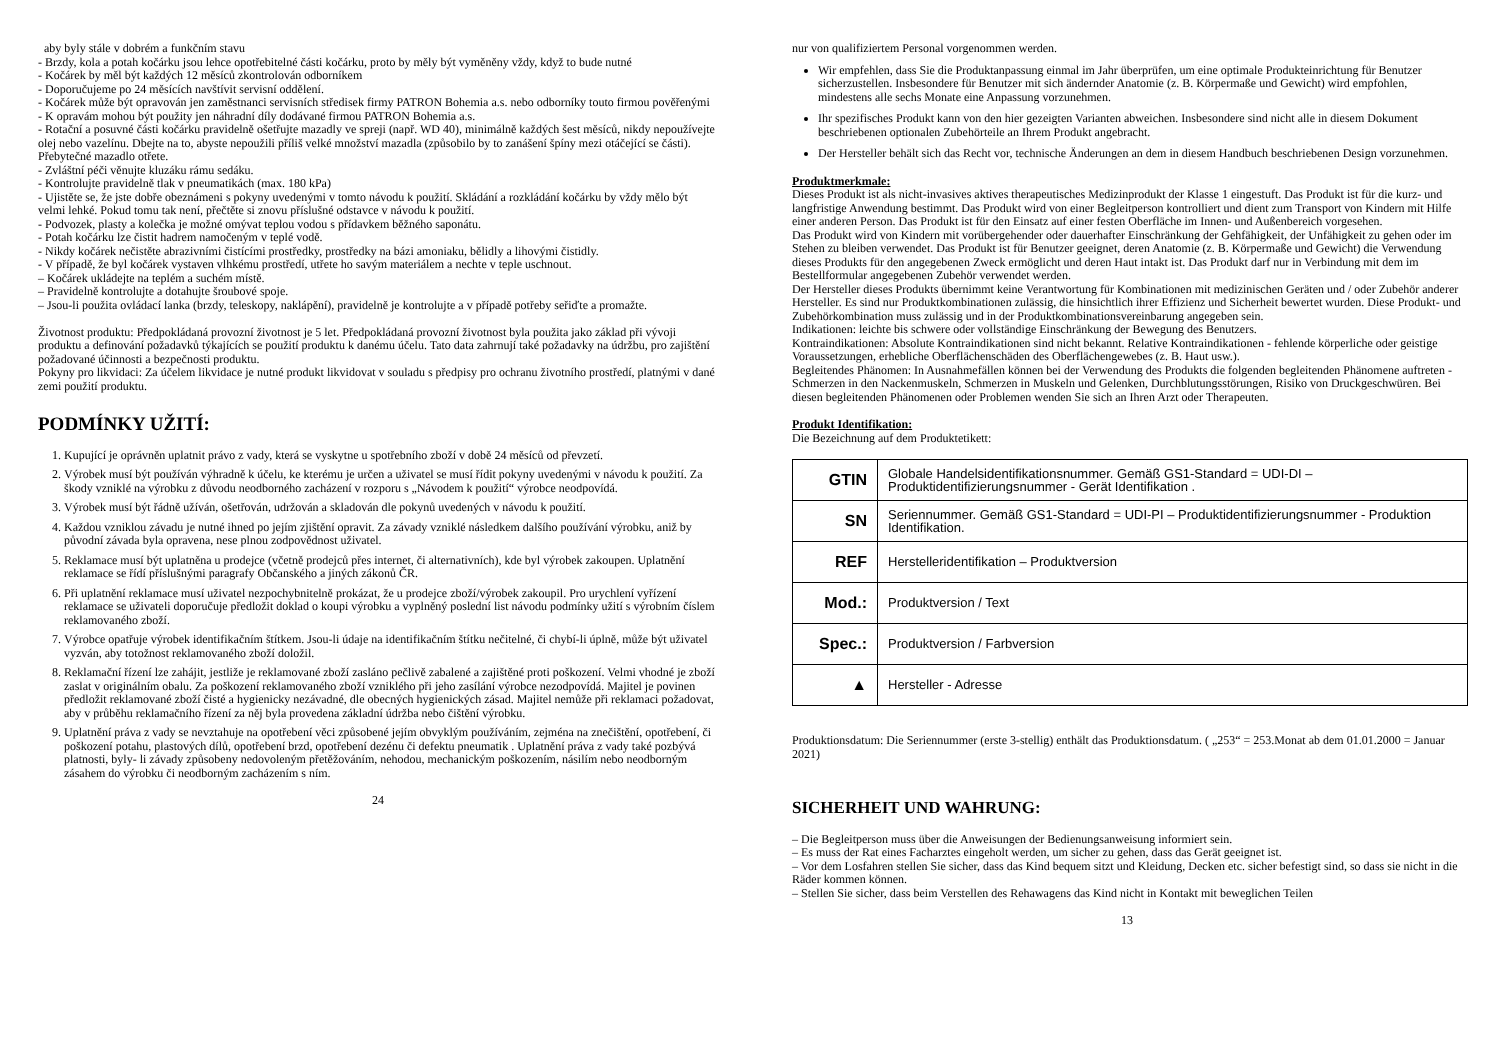aby byly stále v dobrém a funkčním stavu
- Brzdy, kola a potah kočárku jsou lehce opotřebitelné části kočárku, proto by měly být vyměněny vždy, když to bude nutné
- Kočárek by měl být každých 12 měsíců zkontrolován odborníkem
- Doporučujeme po 24 měsících navštívit servisní oddělení.
- Kočárek může být opravován jen zaměstnanci servisních středisek firmy PATRON Bohemia a.s. nebo odborníky touto firmou pověřenými
- K opravám mohou být použity jen náhradní díly dodávané firmou PATRON Bohemia a.s.
- Rotační a posuvné části kočárku pravidelně ošetřujte mazadly ve spreji (např. WD 40), minimálně každých šest měsíců, nikdy nepoužívejte olej nebo vazelínu. Dbejte na to, abyste nepoužili příliš velké množství mazadla (způsobilo by to zanášení špíny mezi otáčející se části). Přebytečné mazadlo otřete.
- Zvláštní péči věnujte kluzáku rámu sedáku.
- Kontrolujte pravidelně tlak v pneumatikách (max. 180 kPa)
- Ujistěte se, že jste dobře obeznámeni s pokyny uvedenými v tomto návodu k použití. Skládání a rozkládání kočárku by vždy mělo být velmi lehké. Pokud tomu tak není, přečtěte si znovu příslušné odstavce v návodu k použití.
- Podvozek, plasty a kolečka je možné omývat teplou vodou s přídavkem běžného saponátu.
- Potah kočárku lze čistit hadrem namočeným v teplé vodě.
- Nikdy kočárek nečistěte abrazivními čistícími prostředky, prostředky na bázi amoniaku, bělidly a lihovými čistidly.
- V případě, že byl kočárek vystaven vlhkému prostředí, utřete ho savým materiálem a nechte v teple uschnout.
– Kočárek ukládejte na teplém a suchém místě.
– Pravidelně kontrolujte a dotahujte šroubové spoje.
– Jsou-li použita ovládací lanka (brzdy, teleskopy, naklápění), pravidelně je kontrolujte a v případě potřeby seřiďte a promažte.
Životnost produktu: Předpokládaná provozní životnost je 5 let. Předpokládaná provozní životnost byla použita jako základ při vývoji produktu a definování požadavků týkajících se použití produktu k danému účelu. Tato data zahrnují také požadavky na údržbu, pro zajištění požadované účinnosti a bezpečnosti produktu.
Pokyny pro likvidaci: Za účelem likvidace je nutné produkt likvidovat v souladu s předpisy pro ochranu životního prostředí, platnými v dané zemi použití produktu.
PODMÍNKY UŽITÍ:
1. Kupující je oprávněn uplatnit právo z vady, která se vyskytne u spotřebního zboží v době 24 měsíců od převzetí.
2. Výrobek musí být používán výhradně k účelu, ke kterému je určen a uživatel se musí řídit pokyny uvedenými v návodu k použití. Za škody vzniklé na výrobku z důvodu neodborného zacházení v rozporu s „Návodem k použití“ výrobce neodpovídá.
3. Výrobek musí být řádně užíván, ošetřován, udržován a skladován dle pokynů uvedených v návodu k použití.
4. Každou vzniklou závadu je nutné ihned po jejím zjištění opravit. Za závady vzniklé následkem dalšího používání výrobku, aniž by původní závada byla opravena, nese plnou zodpovědnost uživatel.
5. Reklamace musí být uplatněna u prodejce (včetně prodejců přes internet, či alternativních), kde byl výrobek zakoupen. Uplatnění reklamace se řídí příslušnými paragrafy Občanského a jiných zákonů ČR.
6. Při uplatnění reklamace musí uživatel nezpochybnitelně prokázat, že u prodejce zboží/výrobek zakoupil. Pro urychlení vyřízení reklamace se uživateli doporučuje předložit doklad o koupi výrobku a vyplněný poslední list návodu podmínky užití s výrobním číslem reklamovaného zboží.
7. Výrobce opatřuje výrobek identifikačním štítkem. Jsou-li údaje na identifikačním štítku nečitelné, či chybí-li úplně, může být uživatel vyzván, aby totožnost reklamovaného zboží doložil.
8. Reklamační řízení lze zahájit, jestliže je reklamované zboží zasláno pečlivě zabalené a zajištěné proti poškození. Velmi vhodné je zboží zaslat v originálním obalu. Za poškození reklamovaného zboží vzniklého při jeho zasílání výrobce nezodpovídá. Majitel je povinen předložit reklamované zboží čisté a hygienicky nezávadné, dle obecných hygienických zásad. Majitel nemůže při reklamaci požadovat, aby v průběhu reklamačního řízení za něj byla provedena základní údržba nebo čištění výrobku.
9. Uplatnění práva z vady se nevztahuje na opotřebení věci způsobené jejím obvyklým používáním, zejména na znečištění, opotřebení, či poškození potahu, plastových dílů, opotřebení brzd, opotřebení dezénu či defektu pneumatik . Uplatnění práva z vady také pozbývá platnosti, byly- li závady způsobeny nedovoleným přetěžováním, nehodou, mechanickým poškozením, násilím nebo neodborným zásahem do výrobku či neodborným zacházením s ním.
24
nur von qualifiziertem Personal vorgenommen werden.
Wir empfehlen, dass Sie die Produktanpassung einmal im Jahr überprüfen, um eine optimale Produkteinrichtung für Benutzer sicherzustellen. Insbesondere für Benutzer mit sich ändernder Anatomie (z. B. Körpermaße und Gewicht) wird empfohlen, mindestens alle sechs Monate eine Anpassung vorzunehmen.
Ihr spezifisches Produkt kann von den hier gezeigten Varianten abweichen. Insbesondere sind nicht alle in diesem Dokument beschriebenen optionalen Zubehörteile an Ihrem Produkt angebracht.
Der Hersteller behält sich das Recht vor, technische Änderungen an dem in diesem Handbuch beschriebenen Design vorzunehmen.
Produktmerkmale:
Dieses Produkt ist als nicht-invasives aktives therapeutisches Medizinprodukt der Klasse 1 eingestuft. Das Produkt ist für die kurz- und langfristige Anwendung bestimmt. Das Produkt wird von einer Begleitperson kontrolliert und dient zum Transport von Kindern mit Hilfe einer anderen Person. Das Produkt ist für den Einsatz auf einer festen Oberfläche im Innen- und Außenbereich vorgesehen.
Das Produkt wird von Kindern mit vorübergehender oder dauerhafter Einschränkung der Gehfähigkeit, der Unfähigkeit zu gehen oder im Stehen zu bleiben verwendet. Das Produkt ist für Benutzer geeignet, deren Anatomie (z. B. Körpermaße und Gewicht) die Verwendung dieses Produkts für den angegebenen Zweck ermöglicht und deren Haut intakt ist. Das Produkt darf nur in Verbindung mit dem im Bestellformular angegebenen Zubehör verwendet werden.
Der Hersteller dieses Produkts übernimmt keine Verantwortung für Kombinationen mit medizinischen Geräten und / oder Zubehör anderer Hersteller. Es sind nur Produktkombinationen zulässig, die hinsichtlich ihrer Effizienz und Sicherheit bewertet wurden. Diese Produkt- und Zubehörkombination muss zulässig und in der Produktkombinationsvereinbarung angegeben sein.
Indikationen: leichte bis schwere oder vollständige Einschränkung der Bewegung des Benutzers.
Kontraindikationen: Absolute Kontraindikationen sind nicht bekannt. Relative Kontraindikationen - fehlende körperliche oder geistige Voraussetzungen, erhebliche Oberflächenschäden des Oberflächengewebes (z. B. Haut usw.).
Begleitendes Phänomen: In Ausnahmefällen können bei der Verwendung des Produkts die folgenden begleitenden Phänomene auftreten - Schmerzen in den Nackenmuskeln, Schmerzen in Muskeln und Gelenken, Durchblutungsstörungen, Risiko von Druckgeschwüren. Bei diesen begleitenden Phänomenen oder Problemen wenden Sie sich an Ihren Arzt oder Therapeuten.
Produkt Identifikation:
Die Bezeichnung auf dem Produktetikett:
| GTIN | Globale Handelsidentifikationsnummer. Gemäß GS1-Standard = UDI-DI – Produktidentifizierungsnummer - Gerät Identifikation . |
| SN | Seriennummer. Gemäß GS1-Standard = UDI-PI – Produktidentifizierungsnummer - Produktion Identifikation. |
| REF | Herstelleridentifikation – Produktversion |
| Mod.: | Produktversion / Text |
| Spec.: | Produktversion / Farbversion |
| ▲ | Hersteller - Adresse |
Produktionsdatum: Die Seriennummer (erste 3-stellig) enthält das Produktionsdatum. ( „253“ = 253.Monat ab dem 01.01.2000 = Januar 2021)
SICHERHEIT UND WAHRUNG:
– Die Begleitperson muss über die Anweisungen der Bedienungsanweisung informiert sein.
– Es muss der Rat eines Facharztes eingeholt werden, um sicher zu gehen, dass das Gerät geeignet ist.
– Vor dem Losfahren stellen Sie sicher, dass das Kind bequem sitzt und Kleidung, Decken etc. sicher befestigt sind, so dass sie nicht in die Räder kommen können.
– Stellen Sie sicher, dass beim Verstellen des Rehawagens das Kind nicht in Kontakt mit beweglichen Teilen
13